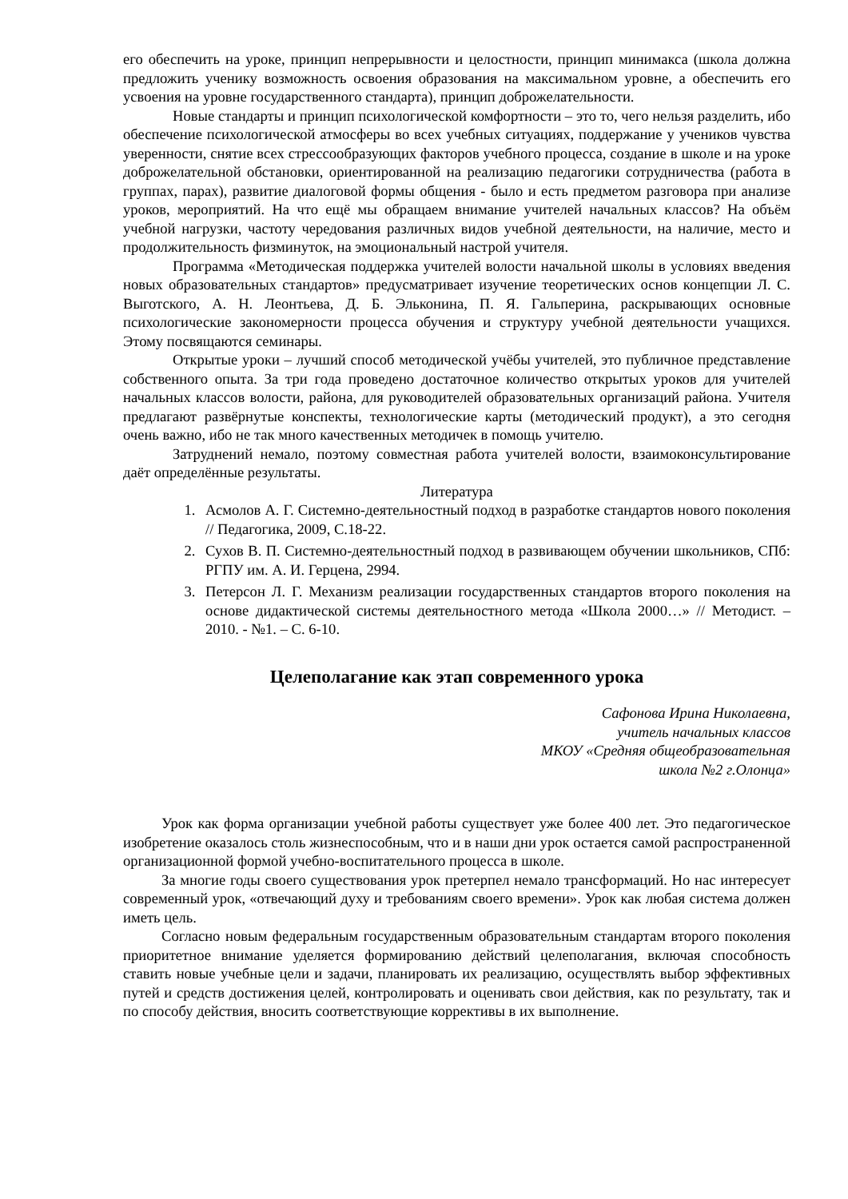его обеспечить на уроке, принцип непрерывности и целостности, принцип минимакса (школа должна предложить ученику возможность освоения образования на максимальном уровне, а обеспечить его усвоения на уровне государственного стандарта), принцип доброжелательности.
Новые стандарты и принцип психологической комфортности – это то, чего нельзя разделить, ибо обеспечение психологической атмосферы во всех учебных ситуациях, поддержание у учеников чувства уверенности, снятие всех стрессообразующих факторов учебного процесса, создание в школе и на уроке доброжелательной обстановки, ориентированной на реализацию педагогики сотрудничества (работа в группах, парах), развитие диалоговой формы общения - было и есть предметом разговора при анализе уроков, мероприятий. На что ещё мы обращаем внимание учителей начальных классов? На объём учебной нагрузки, частоту чередования различных видов учебной деятельности, на наличие, место и продолжительность физминуток, на эмоциональный настрой учителя.
Программа «Методическая поддержка учителей волости начальной школы в условиях введения новых образовательных стандартов» предусматривает изучение теоретических основ концепции Л. С. Выготского, А. Н. Леонтьева, Д. Б. Эльконина, П. Я. Гальперина, раскрывающих основные психологические закономерности процесса обучения и структуру учебной деятельности учащихся. Этому посвящаются семинары.
Открытые уроки – лучший способ методической учёбы учителей, это публичное представление собственного опыта. За три года проведено достаточное количество открытых уроков для учителей начальных классов волости, района, для руководителей образовательных организаций района. Учителя предлагают развёрнутые конспекты, технологические карты (методический продукт), а это сегодня очень важно, ибо не так много качественных методичек в помощь учителю.
Затруднений немало, поэтому совместная работа учителей волости, взаимоконсультирование даёт определённые результаты.
Литература
1. Асмолов А. Г. Системно-деятельностный подход в разработке стандартов нового поколения // Педагогика, 2009, С.18-22.
2. Сухов В. П. Системно-деятельностный подход в развивающем обучении школьников, СПб: РГПУ им. А. И. Герцена, 2994.
3. Петерсон Л. Г. Механизм реализации государственных стандартов второго поколения на основе дидактической системы деятельностного метода «Школа 2000…» // Методист. – 2010. - №1. – С. 6-10.
Целеполагание как этап современного урока
Сафонова Ирина Николаевна,
учитель начальных классов
МКОУ «Средняя общеобразовательная
школа №2 г.Олонца»
Урок как форма организации учебной работы существует уже более 400 лет. Это педагогическое изобретение оказалось столь жизнеспособным, что и в наши дни урок остается самой распространенной организационной формой учебно-воспитательного процесса в школе.
За многие годы своего существования урок претерпел немало трансформаций. Но нас интересует современный урок, «отвечающий духу и требованиям своего времени». Урок как любая система должен иметь цель.
Согласно новым федеральным государственным образовательным стандартам второго поколения приоритетное внимание уделяется формированию действий целеполагания, включая способность ставить новые учебные цели и задачи, планировать их реализацию, осуществлять выбор эффективных путей и средств достижения целей, контролировать и оценивать свои действия, как по результату, так и по способу действия, вносить соответствующие коррективы в их выполнение.